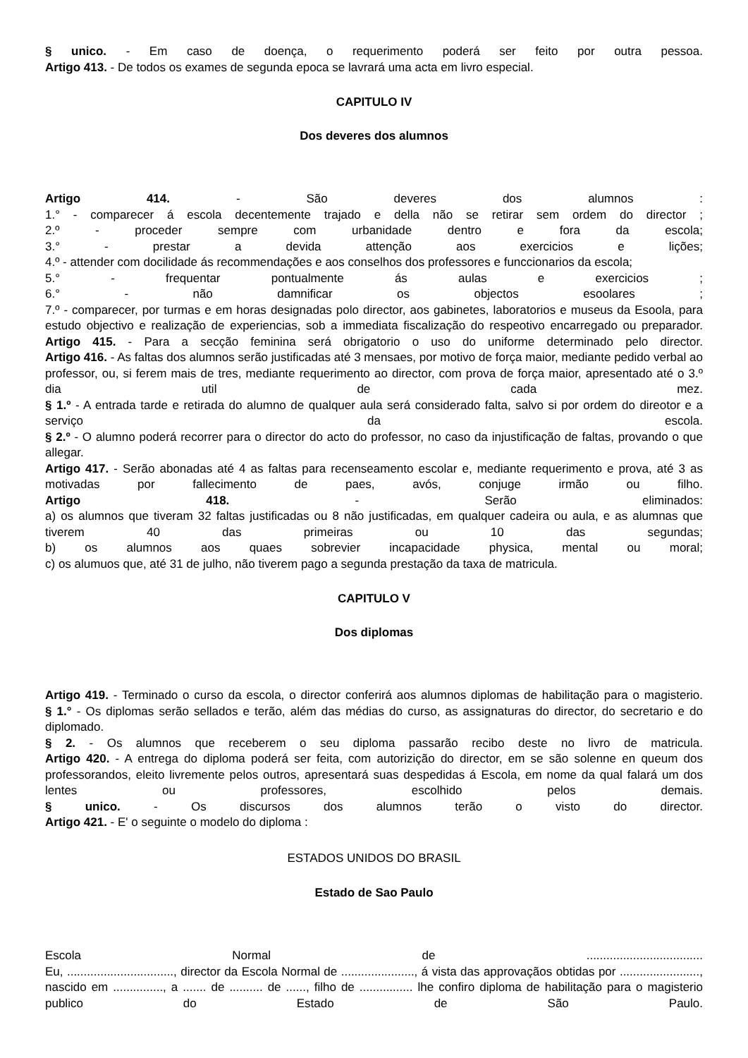§ unico. - Em caso de doença, o requerimento poderá ser feito por outra pessoa.
Artigo 413. - De todos os exames de segunda epoca se lavrará uma acta em livro especial.
CAPITULO IV
Dos deveres dos alumnos
Artigo 414. - São deveres dos alumnos :
1.° - comparecer á escola decentemente trajado e della não se retirar sem ordem do director ;
2.º - proceder sempre com urbanidade dentro e fora da escola;
3.° - prestar a devida attenção aos exercicios e lições;
4.º - attender com docilidade ás recommendações e aos conselhos dos professores e funccionarios da escola;
5.° - frequentar pontualmente ás aulas e exercicios ;
6.° - não damnificar os objectos esoolares ;
7.º - comparecer, por turmas e em horas designadas polo director, aos gabinetes, laboratorios e museus da Esoola, para estudo objectivo e realização de experiencias, sob a immediata fiscalização do respeotivo encarregado ou preparador.
Artigo 415. - Para a secção feminina será obrigatorio o uso do uniforme determinado pelo director.
Artigo 416. - As faltas dos alumnos serão justificadas até 3 mensaes, por motivo de força maior, mediante pedido verbal ao professor, ou, si ferem mais de tres, mediante requerimento ao director, com prova de força maior, apresentado até o 3.º dia util de cada mez.
§ 1.º - A entrada tarde e retirada do alumno de qualquer aula será considerado falta, salvo si por ordem do direotor e a serviço da escola.
§ 2.º - O alumno poderá recorrer para o director do acto do professor, no caso da injustificação de faltas, provando o que allegar.
Artigo 417. - Serão abonadas até 4 as faltas para recenseamento escolar e, mediante requerimento e prova, até 3 as motivadas por fallecimento de paes, avós, conjuge irmão ou filho.
Artigo 418. - Serão eliminados:
a) os alumnos que tiveram 32 faltas justificadas ou 8 não justificadas, em qualquer cadeira ou aula, e as alumnas que tiverem 40 das primeiras ou 10 das segundas;
b) os alumnos aos quaes sobrevier incapacidade physica, mental ou moral;
c) os alumuos que, até 31 de julho, não tiverem pago a segunda prestação da taxa de matricula.
CAPITULO V
Dos diplomas
Artigo 419. - Terminado o curso da escola, o director conferirá aos alumnos diplomas de habilitação para o magisterio.
§ 1.° - Os diplomas serão sellados e terão, além das médias do curso, as assignaturas do director, do secretario e do diplomado.
§ 2. - Os alumnos que receberem o seu diploma passarão recibo deste no livro de matricula.
Artigo 420. - A entrega do diploma poderá ser feita, com autorizição do director, em se são solenne en queum dos professorandos, eleito livremente pelos outros, apresentará suas despedidas á Escola, em nome da qual falará um dos lentes ou professores, escolhido pelos demais.
§ unico. - Os discursos dos alumnos terão o visto do director.
Artigo 421. - E' o seguinte o modelo do diploma :
ESTADOS UNIDOS DO BRASIL
Estado de Sao Paulo
Escola Normal de ...................................
Eu, ................................, director da Escola Normal de ......................, á vista das approvaçãos obtidas por ........................, nascido em ..............., a ....... de .......... de ......, filho de ................ lhe confiro diploma de habilitação para o magisterio publico do Estado de São Paulo.